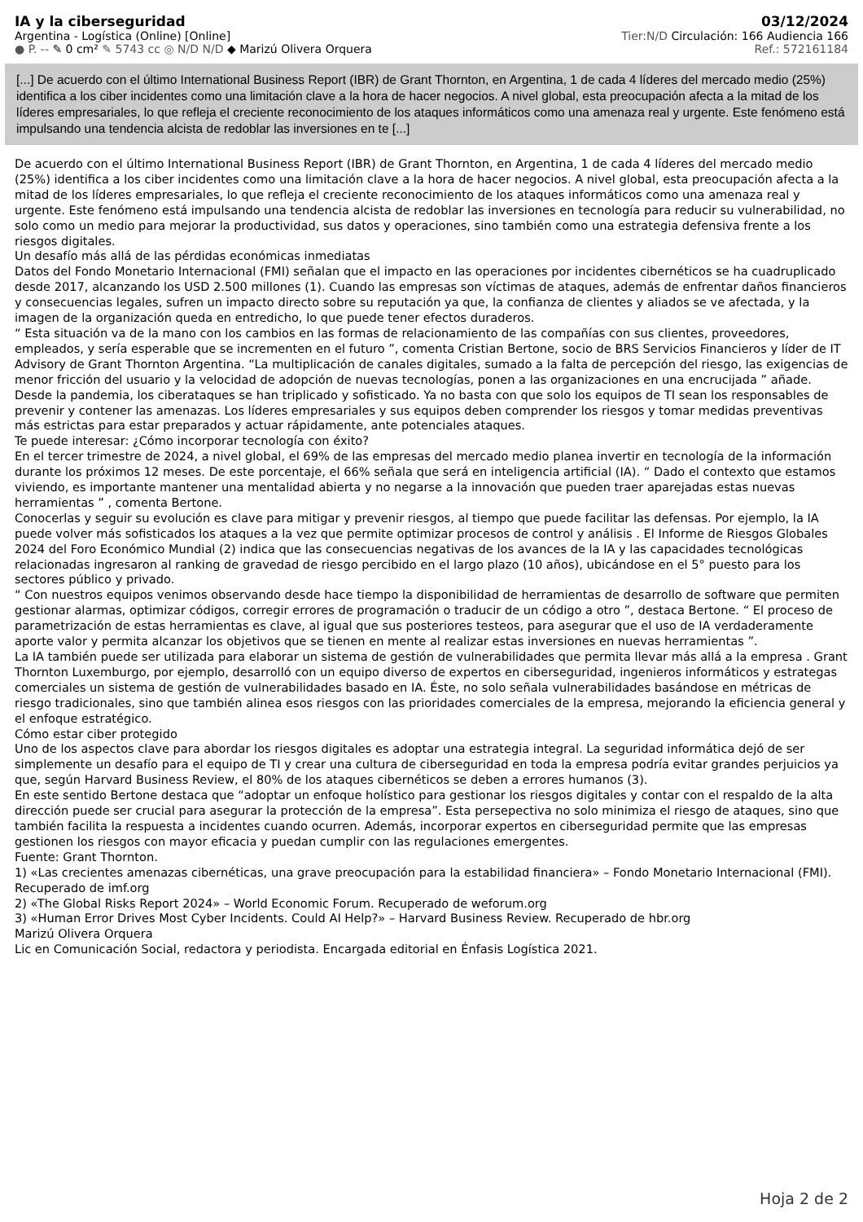IA y la ciberseguridad 03/12/2024
Argentina - Logística (Online) [Online] Tier:N/D Circulación: 166 Audiencia 166
● P. -- ✎ 0 cm² ✎ 5743 cc ◎ N/D N/D ◆ Marizú Olivera Orquera Ref.: 572161184
[...] De acuerdo con el último International Business Report (IBR) de Grant Thornton, en Argentina, 1 de cada 4 líderes del mercado medio (25%) identifica a los ciber incidentes como una limitación clave a la hora de hacer negocios. A nivel global, esta preocupación afecta a la mitad de los líderes empresariales, lo que refleja el creciente reconocimiento de los ataques informáticos como una amenaza real y urgente. Este fenómeno está impulsando una tendencia alcista de redoblar las inversiones en te [...]
De acuerdo con el último International Business Report (IBR) de Grant Thornton, en Argentina, 1 de cada 4 líderes del mercado medio (25%) identifica a los ciber incidentes como una limitación clave a la hora de hacer negocios. A nivel global, esta preocupación afecta a la mitad de los líderes empresariales, lo que refleja el creciente reconocimiento de los ataques informáticos como una amenaza real y urgente. Este fenómeno está impulsando una tendencia alcista de redoblar las inversiones en tecnología para reducir su vulnerabilidad, no solo como un medio para mejorar la productividad, sus datos y operaciones, sino también como una estrategia defensiva frente a los riesgos digitales.
Un desafío más allá de las pérdidas económicas inmediatas
Datos del Fondo Monetario Internacional (FMI) señalan que el impacto en las operaciones por incidentes cibernéticos se ha cuadruplicado desde 2017, alcanzando los USD 2.500 millones (1). Cuando las empresas son víctimas de ataques, además de enfrentar daños financieros y consecuencias legales, sufren un impacto directo sobre su reputación ya que, la confianza de clientes y aliados se ve afectada, y la imagen de la organización queda en entredicho, lo que puede tener efectos duraderos.
“ Esta situación va de la mano con los cambios en las formas de relacionamiento de las compañías con sus clientes, proveedores, empleados, y sería esperable que se incrementen en el futuro ”, comenta Cristian Bertone, socio de BRS Servicios Financieros y líder de IT Advisory de Grant Thornton Argentina. “La multiplicación de canales digitales, sumado a la falta de percepción del riesgo, las exigencias de menor fricción del usuario y la velocidad de adopción de nuevas tecnologías, ponen a las organizaciones en una encrucijada ” añade.
Desde la pandemia, los ciberataques se han triplicado y sofisticado. Ya no basta con que solo los equipos de TI sean los responsables de prevenir y contener las amenazas. Los líderes empresariales y sus equipos deben comprender los riesgos y tomar medidas preventivas más estrictas para estar preparados y actuar rápidamente, ante potenciales ataques.
Te puede interesar: ¿Cómo incorporar tecnología con éxito?
En el tercer trimestre de 2024, a nivel global, el 69% de las empresas del mercado medio planea invertir en tecnología de la información durante los próximos 12 meses. De este porcentaje, el 66% señala que será en inteligencia artificial (IA). “ Dado el contexto que estamos viviendo, es importante mantener una mentalidad abierta y no negarse a la innovación que pueden traer aparejadas estas nuevas herramientas ” , comenta Bertone.
Conocerlas y seguir su evolución es clave para mitigar y prevenir riesgos, al tiempo que puede facilitar las defensas. Por ejemplo, la IA puede volver más sofisticados los ataques a la vez que permite optimizar procesos de control y análisis . El Informe de Riesgos Globales 2024 del Foro Económico Mundial (2) indica que las consecuencias negativas de los avances de la IA y las capacidades tecnológicas relacionadas ingresaron al ranking de gravedad de riesgo percibido en el largo plazo (10 años), ubicándose en el 5° puesto para los sectores público y privado.
“ Con nuestros equipos venimos observando desde hace tiempo la disponibilidad de herramientas de desarrollo de software que permiten gestionar alarmas, optimizar códigos, corregir errores de programación o traducir de un código a otro ”, destaca Bertone. “ El proceso de parametrización de estas herramientas es clave, al igual que sus posteriores testeos, para asegurar que el uso de IA verdaderamente aporte valor y permita alcanzar los objetivos que se tienen en mente al realizar estas inversiones en nuevas herramientas ”.
La IA también puede ser utilizada para elaborar un sistema de gestión de vulnerabilidades que permita llevar más allá a la empresa . Grant Thornton Luxemburgo, por ejemplo, desarrolló con un equipo diverso de expertos en ciberseguridad, ingenieros informáticos y estrategas comerciales un sistema de gestión de vulnerabilidades basado en IA. Éste, no solo señala vulnerabilidades basándose en métricas de riesgo tradicionales, sino que también alinea esos riesgos con las prioridades comerciales de la empresa, mejorando la eficiencia general y el enfoque estratégico.
Cómo estar ciber protegido
Uno de los aspectos clave para abordar los riesgos digitales es adoptar una estrategia integral. La seguridad informática dejó de ser simplemente un desafío para el equipo de TI y crear una cultura de ciberseguridad en toda la empresa podría evitar grandes perjuicios ya que, según Harvard Business Review, el 80% de los ataques cibernéticos se deben a errores humanos (3).
En este sentido Bertone destaca que “adoptar un enfoque holístico para gestionar los riesgos digitales y contar con el respaldo de la alta dirección puede ser crucial para asegurar la protección de la empresa”. Esta persepectiva no solo minimiza el riesgo de ataques, sino que también facilita la respuesta a incidentes cuando ocurren. Además, incorporar expertos en ciberseguridad permite que las empresas gestionen los riesgos con mayor eficacia y puedan cumplir con las regulaciones emergentes.
Fuente: Grant Thornton.
1) «Las crecientes amenazas cibernéticas, una grave preocupación para la estabilidad financiera» – Fondo Monetario Internacional (FMI). Recuperado de imf.org
2) «The Global Risks Report 2024» – World Economic Forum. Recuperado de weforum.org
3) «Human Error Drives Most Cyber Incidents. Could AI Help?» – Harvard Business Review. Recuperado de hbr.org
Marizú Olivera Orquera
Lic en Comunicación Social, redactora y periodista. Encargada editorial en Énfasis Logística 2021.
Hoja 2 de 2